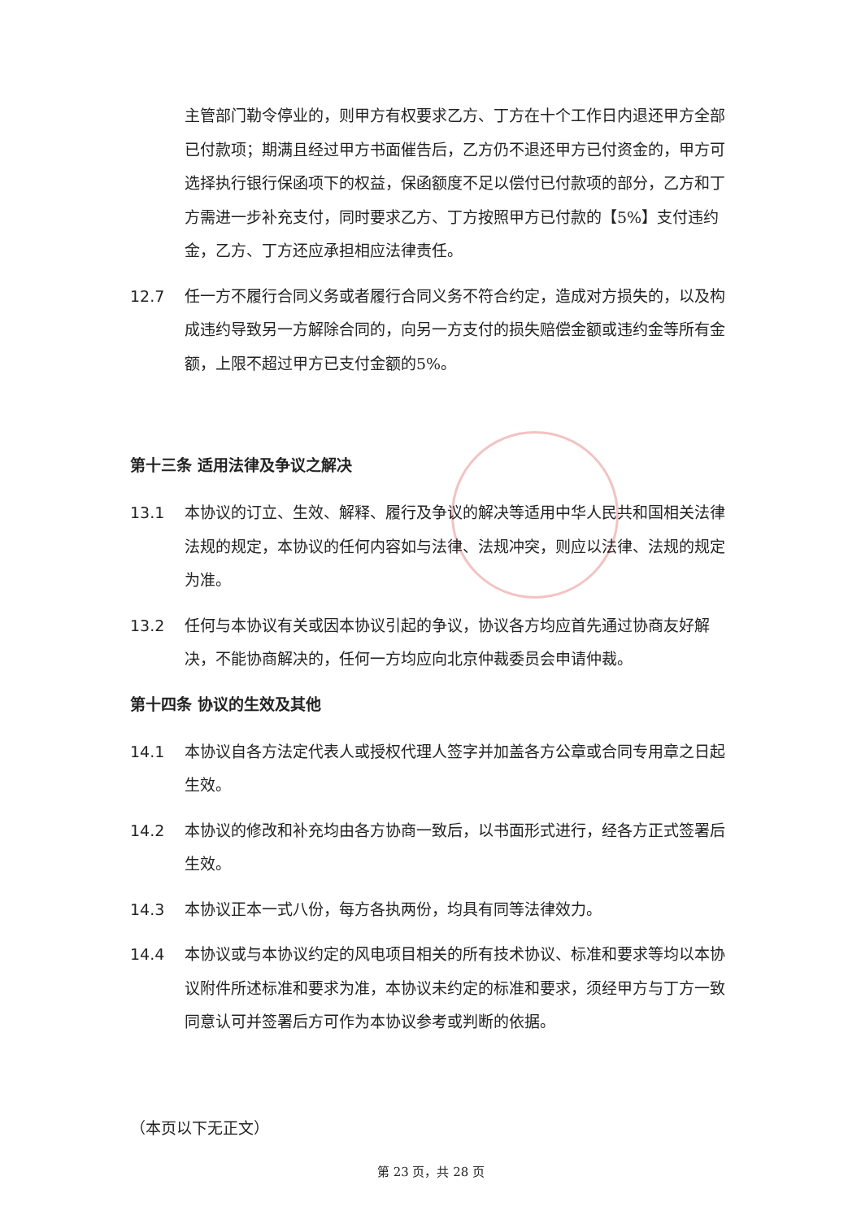主管部门勒令停业的，则甲方有权要求乙方、丁方在十个工作日内退还甲方全部已付款项；期满且经过甲方书面催告后，乙方仍不退还甲方已付资金的，甲方可选择执行银行保函项下的权益，保函额度不足以偿付已付款项的部分，乙方和丁方需进一步补充支付，同时要求乙方、丁方按照甲方已付款的【5%】支付违约金，乙方、丁方还应承担相应法律责任。
12.7 任一方不履行合同义务或者履行合同义务不符合约定，造成对方损失的，以及构成违约导致另一方解除合同的，向另一方支付的损失赔偿金额或违约金等所有金额，上限不超过甲方已支付金额的5%。
第十三条 适用法律及争议之解决
13.1 本协议的订立、生效、解释、履行及争议的解决等适用中华人民共和国相关法律法规的规定，本协议的任何内容如与法律、法规冲突，则应以法律、法规的规定为准。
13.2 任何与本协议有关或因本协议引起的争议，协议各方均应首先通过协商友好解决，不能协商解决的，任何一方均应向北京仲裁委员会申请仲裁。
第十四条 协议的生效及其他
14.1 本协议自各方法定代表人或授权代理人签字并加盖各方公章或合同专用章之日起生效。
14.2 本协议的修改和补充均由各方协商一致后，以书面形式进行，经各方正式签署后生效。
14.3 本协议正本一式八份，每方各执两份，均具有同等法律效力。
14.4 本协议或与本协议约定的风电项目相关的所有技术协议、标准和要求等均以本协议附件所述标准和要求为准，本协议未约定的标准和要求，须经甲方与丁方一致同意认可并签署后方可作为本协议参考或判断的依据。
（本页以下无正文）
第 23 页，共 28 页